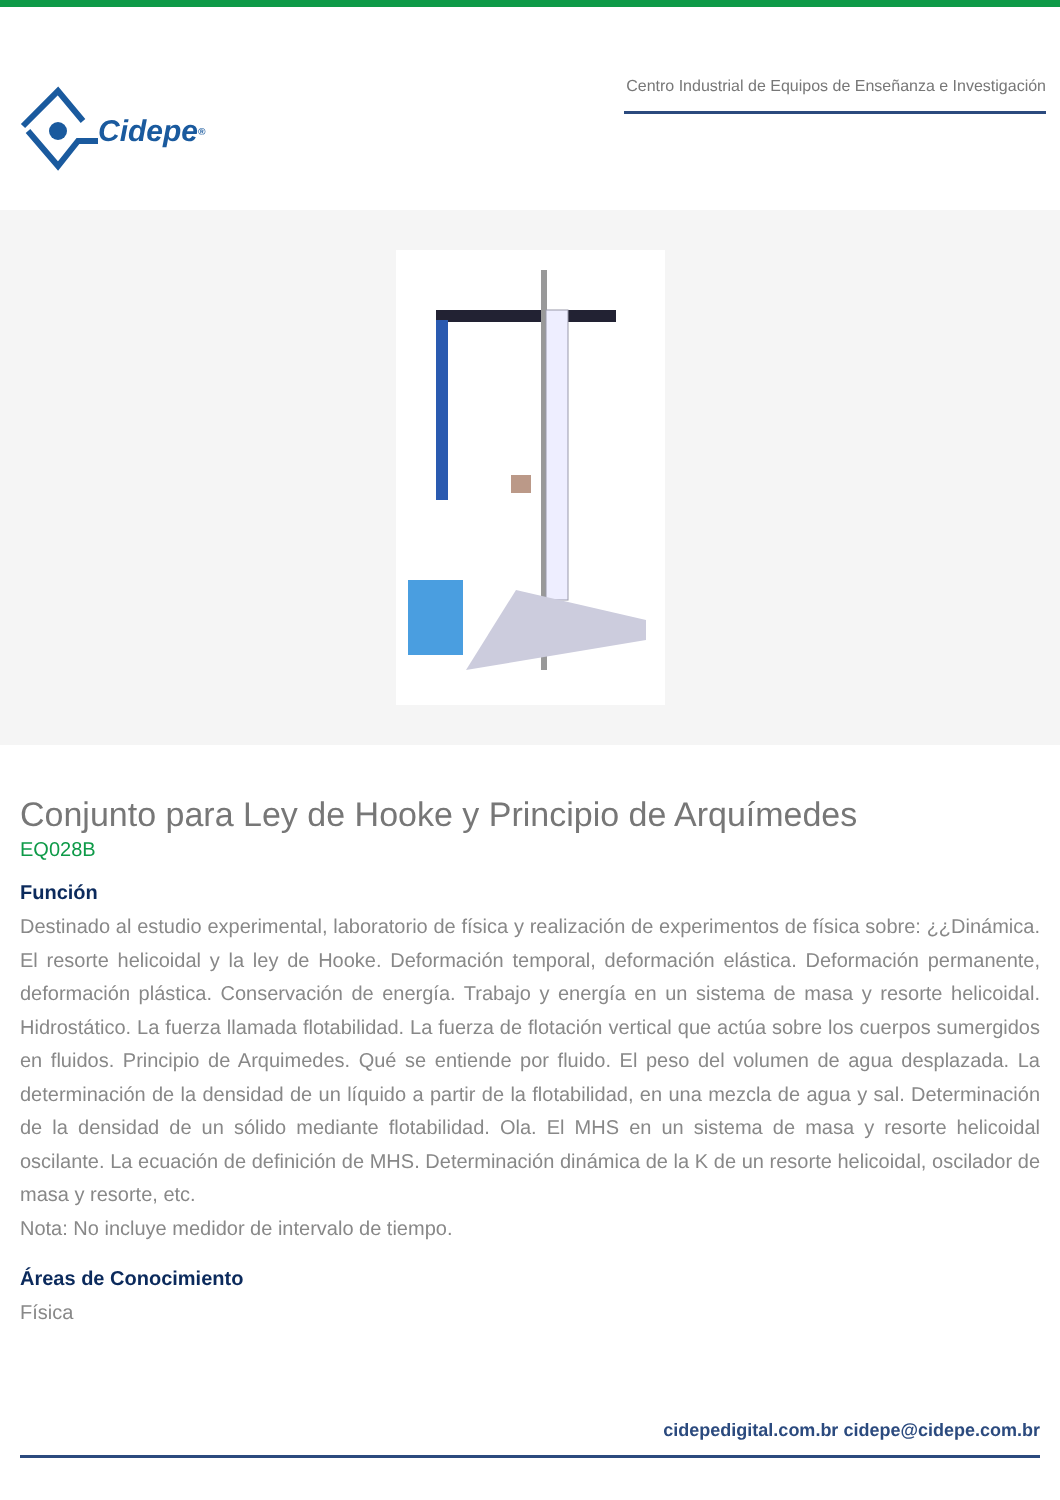Cidepe<sup>®</sup>
Centro Industrial de Equipos de Enseñanza e Investigación
Conjunto para Ley de Hooke y Principio de Arquímedes
EQ028B
Función
Destinado al estudio experimental, laboratorio de física y realización de experimentos de física sobre: ¿¿Dinámica. El resorte helicoidal y la ley de Hooke. Deformación temporal, deformación elástica. Deformación permanente, deformación plástica. Conservación de energía. Trabajo y energía en un sistema de masa y resorte helicoidal. Hidrostático. La fuerza llamada flotabilidad. La fuerza de flotación vertical que actúa sobre los cuerpos sumergidos en fluidos. Principio de Arquimedes. Qué se entiende por fluido. El peso del volumen de agua desplazada. La determinación de la densidad de un líquido a partir de la flotabilidad, en una mezcla de agua y sal. Determinación de la densidad de un sólido mediante flotabilidad. Ola. El MHS en un sistema de masa y resorte helicoidal oscilante. La ecuación de definición de MHS. Determinación dinámica de la K de un resorte helicoidal, oscilador de masa y resorte, etc.
Nota: No incluye medidor de intervalo de tiempo.
Áreas de Conocimiento
Física
cidepedigital.com.br cidepe@cidepe.com.br